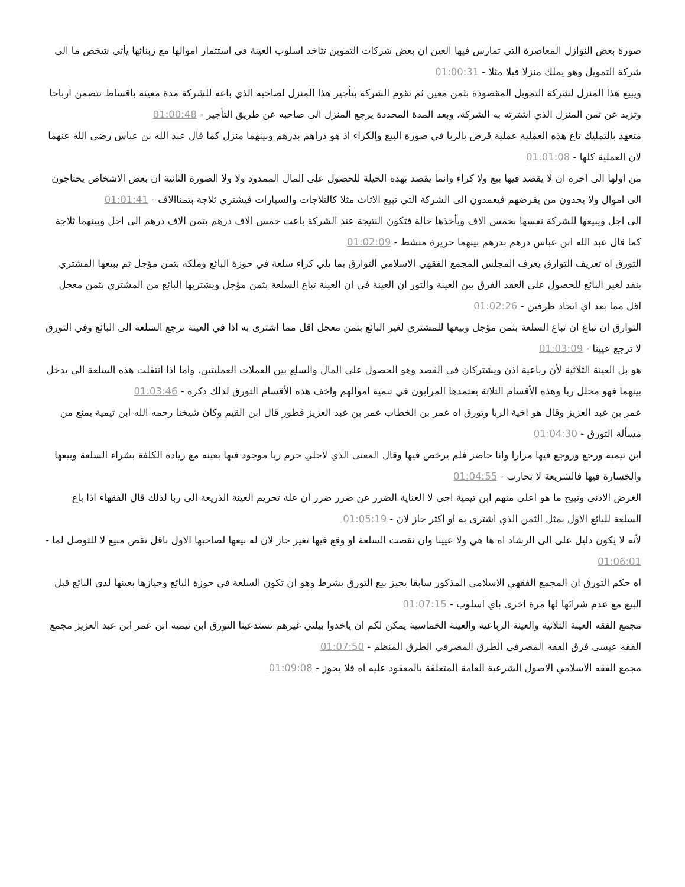صورة بعض النوازل المعاصرة التي تمارس فيها العين ان بعض شركات التموين تتاخد اسلوب العينة في استثمار اموالها مع زبنائها يأتي شخص ما الى شركة التمويل وهو يملك منزلا فيلا مثلا - 01:00:31
ويبيع هذا المنزل لشركة التمويل المقصودة بثمن معين ثم تقوم الشركة بتأجير هذا المنزل لصاحبه الذي باعه للشركة مدة معينة باقساط تتضمن ارباحا وتزيد عن ثمن المنزل الذي اشترته به الشركة. وبعد المدة المحددة يرجع المنزل الى صاحبه عن طريق التأجير - 01:00:48
متعهد بالتمليك تاع هذه العملية عملية قرض بالربا في صورة البيع والكراء اذ هو دراهم بدرهم وبينهما منزل كما قال عبد الله بن عباس رضي الله عنهما لان العملية كلها - 01:01:08
من اولها الى اخره ان لا يقصد فيها بيع ولا كراء وانما يقصد بهذه الحيلة للحصول على المال الممدود ولا ولا الصورة الثانية ان بعض الاشخاص يحتاجون الى اموال ولا يجدون من يقرضهم فيعمدون الى الشركة التي تبيع الاثاث مثلا كالتلاجات والسيارات فيشتري ثلاجة بتمناالاف - 01:01:41
الى اجل ويبيعها للشركة نفسها بخمس الاف ويأخذها حالة فتكون النتيجة عند الشركة باعت خمس الاف درهم بتمن الاف درهم الى اجل وبينهما ثلاجة كما قال عبد الله ابن عباس درهم بدرهم بينهما حريرة منشط - 01:02:09
التورق اه تعريف التوارق يعرف المجلس المجمع الفقهي الاسلامي التوارق بما يلي كراء سلعة في حوزة البائع وملكه بثمن مؤجل ثم يبيعها المشتري بنقد لغير البائع للحصول على العقد الفرق بين العينة والتور ان العينة في ان العينة تباع السلعة بثمن مؤجل ويشتريها البائع من المشتري بثمن معجل اقل مما بعد اي اتحاد طرفين - 01:02:26
التوارق ان تباع ان تباع السلعة بثمن مؤجل وبيعها للمشتري لغير البائع بثمن معجل اقل مما اشترى به اذا في العينة ترجع السلعة الى البائع وفي التورق لا ترجع عيينا - 01:03:09
هو بل العينة الثلاثية لأن رباعية اذن ويشتركان في القصد وهو الحصول على المال والسلع بين العملات العمليتين. واما اذا انتقلت هذه السلعة الى يدخل بينهما فهو محلل ربا وهذه الأقسام الثلاثة يعتمدها المرابون في تنمية اموالهم واخف هذه الأقسام التورق لذلك ذكره - 01:03:46
عمر بن عبد العزيز وقال هو اخية الربا وتورق اه عمر بن الخطاب عمر بن عبد العزيز قطور قال ابن القيم وكان شيخنا رحمه الله ابن تيمية يمنع من مسألة التورق - 01:04:30
ابن تيمية ورجع وروجع فيها مرارا وانا حاضر فلم يرخص فيها وقال المعنى الذي لاجلي حرم ربا موجود فيها بعينه مع زيادة الكلفة بشراء السلعة وبيعها والخسارة فيها فالشريعة لا تحارب - 01:04:55
الغرض الادنى وتبيح ما هو اعلى منهم ابن تيمية اجي لا العناية الضرر عن ضرر ضرر ان علة تحريم العينة الذريعة الى ربا لذلك قال الفقهاء اذا باع السلعة للبائع الاول بمثل الثمن الذي اشترى به او اكثر جاز لان - 01:05:19
لأنه لا يكون دليل على الى الرشاد اه ها هي ولا عيينا وان نقصت السلعة او وقع فيها تغير جاز لان له بيعها لصاحبها الاول باقل نقص مبيع لا للتوصل لما - 01:06:01
اه حكم التورق ان المجمع الفقهي الاسلامي المذكور سابقا يجيز بيع التورق بشرط وهو ان تكون السلعة في حوزة البائع وحيازها بعينها لدى البائع قبل البيع مع عدم شرائها لها مرة اخرى باي اسلوب - 01:07:15
مجمع الفقه العينة الثلاثية والعينة الرباعية والعينة الخماسية يمكن لكم ان ياخدوا بيلتي غيرهم تستدعينا التورق ابن تيمية ابن عمر ابن عبد العزيز مجمع الفقه عيسى فرق الفقه المصرفي الطرق المصرفي الطرق المنظم - 01:07:50
مجمع الفقه الاسلامي الاصول الشرعية العامة المتعلقة بالمعقود عليه اه فلا يجوز - 01:09:08